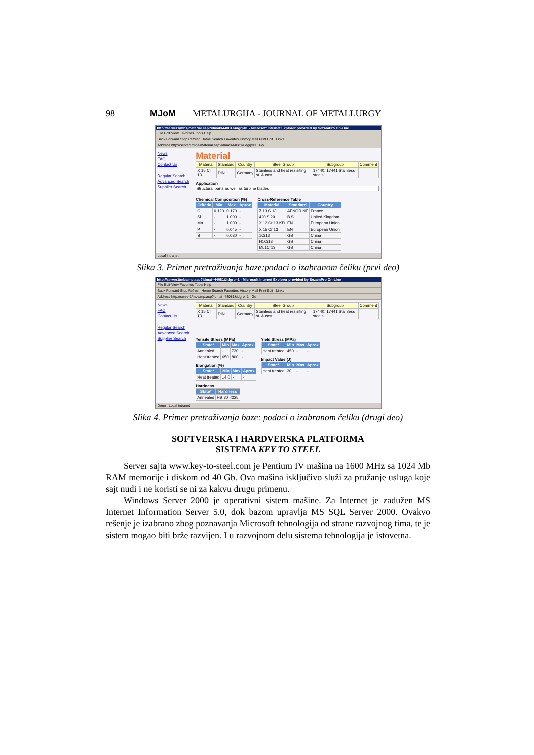98 MJoM METALURGIJA - JOURNAL OF METALLURGY
http://server1/mbs/material.asp?idmat=44081&idgrp=1 - Microsoft Internet Explorer provided by SezamPro On-Line
File Edit View Favorites Tools Help
Back Forward Stop Refresh Home Search Favorites History Mail Print Edit Links
Address http://server1/mbs/material.asp?idmat=44081&idgrp=1 Go
News
FAQ
Contact Us
Regular Search
Advanced Search
Supplier Search
Material
| Material | Standard | Country | Steel Group | Subgroup | Comment |
| --- | --- | --- | --- | --- | --- |
| X 15 Cr 13 | DIN | Germany | Stainless and heat resisiting st. & cast | 17440; 17441 Stainless steels | |
Application
Structural parts as well as turbine blades
Chemical Composition (%)
| Criteria | Min | Max | Aprox |
| --- | --- | --- | --- |
| C | 0.120 | 0.170 | - |
| Si | - | 1.000 | - |
| Mn | - | 1.000 | - |
| P | - | 0.045 | - |
| S | - | 0.030 | - |
Cross-Reference Table
| Material | Standard | Country |
| --- | --- | --- |
| Z 13 C 13 | AFNOR NF | France |
| 420 S 29 | B S | United Kingdom |
| X 12 Cr 13 KD | EN | European Union |
| X 15 Cr 13 | EN | European Union |
| 1Cr13 | GB | China |
| H1Cr13 | GB | China |
| ML1Cr13 | GB | China |
Local intranet
Slika 3. Primer pretraživanja baze:podaci o izabranom čeliku (prvi deo)
http://server1/mbs/mp.asp?idmat=44081&idgrp=1 - Microsoft Internet Explorer provided by SezamPro On-Line
File Edit View Favorites Tools Help
Back Forward Stop Refresh Home Search Favorites History Mail Print Edit Links
Address http://server1/mbs/mp.asp?idmat=44081&idgrp=1 Go
News
FAQ
Contact Us
Regular Search
Advanced Search
Supplier Search
| Material | Standard | Country | Steel Group | Subgroup | Comment |
| --- | --- | --- | --- | --- | --- |
| X 15 Cr 13 | DIN | Germany | Stainless and heat resisiting st. & cast | 17440; 17441 Stainless steels | |
Tensile Stress (MPa)
| State* | Min | Max | Aprox |
| --- | --- | --- | --- |
| Annealed | - | 720 | - |
| Heat treated | 650 | 800 | - |
Elongation (%)
| State* | Min | Max | Aprox |
| --- | --- | --- | --- |
| Heat treated | 14.0 | - | - |
Hardness
| State* | Hardness |
| --- | --- |
| Annealed | HB 30 <225 |
Yield Stress (MPa)
| State* | Min | Max | Aprox |
| --- | --- | --- | --- |
| Heat treated | 450 | - | - |
Impact Value (J)
| State* | Min | Max | Aprox |
| --- | --- | --- | --- |
| Heat treated | 30 | - | - |
Done Local intranet
Slika 4. Primer pretraživanja baze: podaci o izabranom čeliku (drugi deo)
SOFTVERSKA I HARDVERSKA PLATFORMA
SISTEMA KEY TO STEEL
Server sajta www.key-to-steel.com je Pentium IV mašina na 1600 MHz sa 1024 Mb RAM memorije i diskom od 40 Gb. Ova mašina isključivo služi za pružanje usluga koje sajt nudi i ne koristi se ni za kakvu drugu primenu.
Windows Server 2000 je operativni sistem mašine. Za Internet je zadužen MS Internet Information Server 5.0, dok bazom upravlja MS SQL Server 2000. Ovakvo rešenje je izabrano zbog poznavanja Microsoft tehnologija od strane razvojnog tima, te je sistem mogao biti brže razvijen. I u razvojnom delu sistema tehnologija je istovetna.